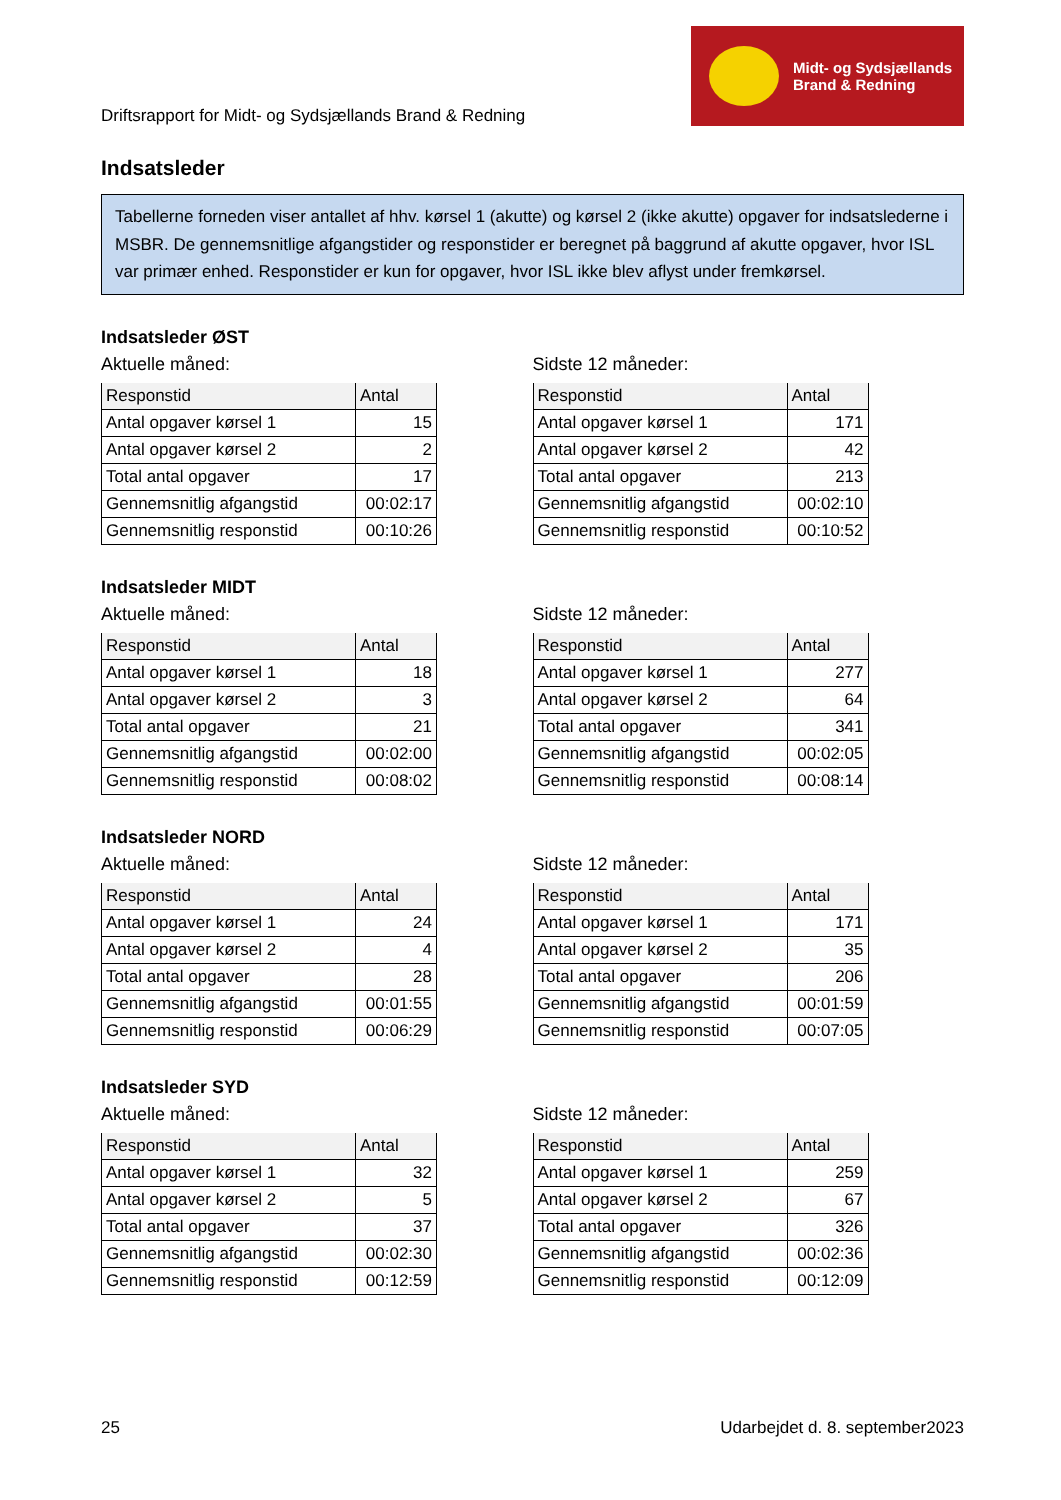Driftsrapport for Midt- og Sydsjællands Brand & Redning
Midt- og Sydsjællands
Brand & Redning
Indsatsleder
Tabellerne forneden viser antallet af hhv. kørsel 1 (akutte) og kørsel 2 (ikke akutte) opgaver for indsatslederne i MSBR. De gennemsnitlige afgangstider og responstider er beregnet på baggrund af akutte opgaver, hvor ISL var primær enhed. Responstider er kun for opgaver, hvor ISL ikke blev aflyst under fremkørsel.
Indsatsleder ØST
Aktuelle måned:
| Responstid | Antal |
| --- | --- |
| Antal opgaver kørsel 1 | 15 |
| Antal opgaver kørsel 2 | 2 |
| Total antal opgaver | 17 |
| Gennemsnitlig afgangstid | 00:02:17 |
| Gennemsnitlig responstid | 00:10:26 |
Sidste 12 måneder:
| Responstid | Antal |
| --- | --- |
| Antal opgaver kørsel 1 | 171 |
| Antal opgaver kørsel 2 | 42 |
| Total antal opgaver | 213 |
| Gennemsnitlig afgangstid | 00:02:10 |
| Gennemsnitlig responstid | 00:10:52 |
Indsatsleder MIDT
Aktuelle måned:
| Responstid | Antal |
| --- | --- |
| Antal opgaver kørsel 1 | 18 |
| Antal opgaver kørsel 2 | 3 |
| Total antal opgaver | 21 |
| Gennemsnitlig afgangstid | 00:02:00 |
| Gennemsnitlig responstid | 00:08:02 |
Sidste 12 måneder:
| Responstid | Antal |
| --- | --- |
| Antal opgaver kørsel 1 | 277 |
| Antal opgaver kørsel 2 | 64 |
| Total antal opgaver | 341 |
| Gennemsnitlig afgangstid | 00:02:05 |
| Gennemsnitlig responstid | 00:08:14 |
Indsatsleder NORD
Aktuelle måned:
| Responstid | Antal |
| --- | --- |
| Antal opgaver kørsel 1 | 24 |
| Antal opgaver kørsel 2 | 4 |
| Total antal opgaver | 28 |
| Gennemsnitlig afgangstid | 00:01:55 |
| Gennemsnitlig responstid | 00:06:29 |
Sidste 12 måneder:
| Responstid | Antal |
| --- | --- |
| Antal opgaver kørsel 1 | 171 |
| Antal opgaver kørsel 2 | 35 |
| Total antal opgaver | 206 |
| Gennemsnitlig afgangstid | 00:01:59 |
| Gennemsnitlig responstid | 00:07:05 |
Indsatsleder SYD
Aktuelle måned:
| Responstid | Antal |
| --- | --- |
| Antal opgaver kørsel 1 | 32 |
| Antal opgaver kørsel 2 | 5 |
| Total antal opgaver | 37 |
| Gennemsnitlig afgangstid | 00:02:30 |
| Gennemsnitlig responstid | 00:12:59 |
Sidste 12 måneder:
| Responstid | Antal |
| --- | --- |
| Antal opgaver kørsel 1 | 259 |
| Antal opgaver kørsel 2 | 67 |
| Total antal opgaver | 326 |
| Gennemsnitlig afgangstid | 00:02:36 |
| Gennemsnitlig responstid | 00:12:09 |
25 Udarbejdet d. 8. september2023